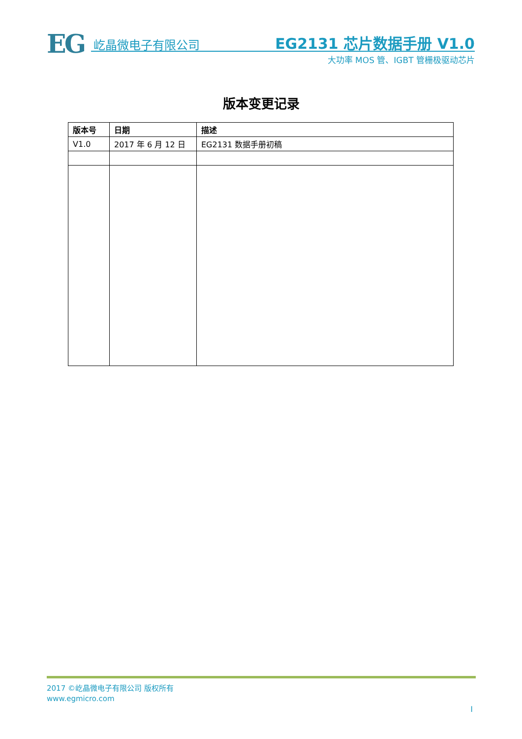EG 屹晶微电子有限公司 EG2131 芯片数据手册 V1.0
大功率 MOS 管、IGBT 管栅极驱动芯片
版本变更记录
| 版本号 | 日期 | 描述 |
| --- | --- | --- |
| V1.0 | 2017 年 6 月 12 日 | EG2131 数据手册初稿 |
2017 ©屹晶微电子有限公司 版权所有
www.egmicro.com
I